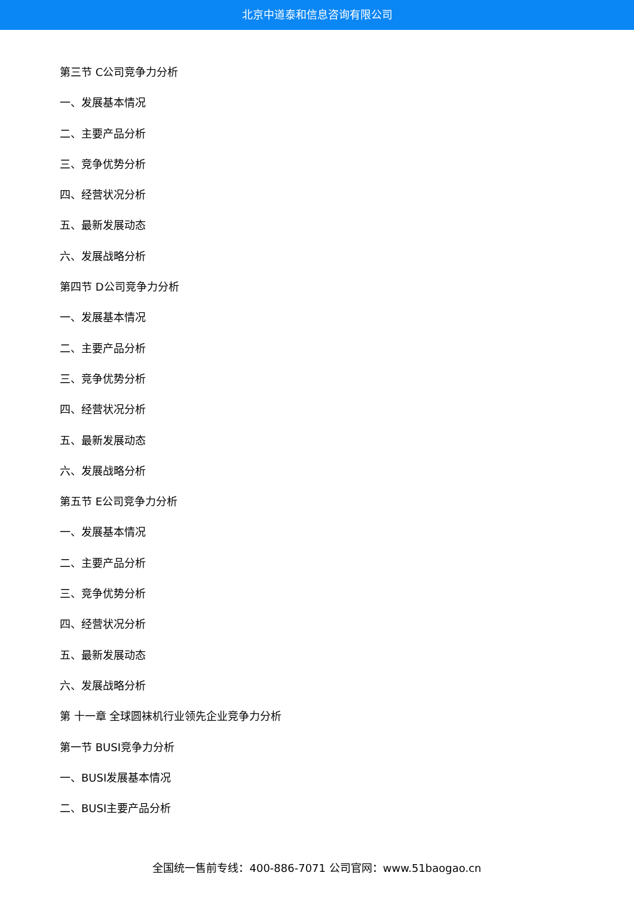北京中道泰和信息咨询有限公司
第三节 C公司竞争力分析
一、发展基本情况
二、主要产品分析
三、竞争优势分析
四、经营状况分析
五、最新发展动态
六、发展战略分析
第四节 D公司竞争力分析
一、发展基本情况
二、主要产品分析
三、竞争优势分析
四、经营状况分析
五、最新发展动态
六、发展战略分析
第五节 E公司竞争力分析
一、发展基本情况
二、主要产品分析
三、竞争优势分析
四、经营状况分析
五、最新发展动态
六、发展战略分析
第 十一章 全球圆袜机行业领先企业竞争力分析
第一节 BUSI竞争力分析
一、BUSI发展基本情况
二、BUSI主要产品分析
全国统一售前专线：400-886-7071 公司官网：www.51baogao.cn